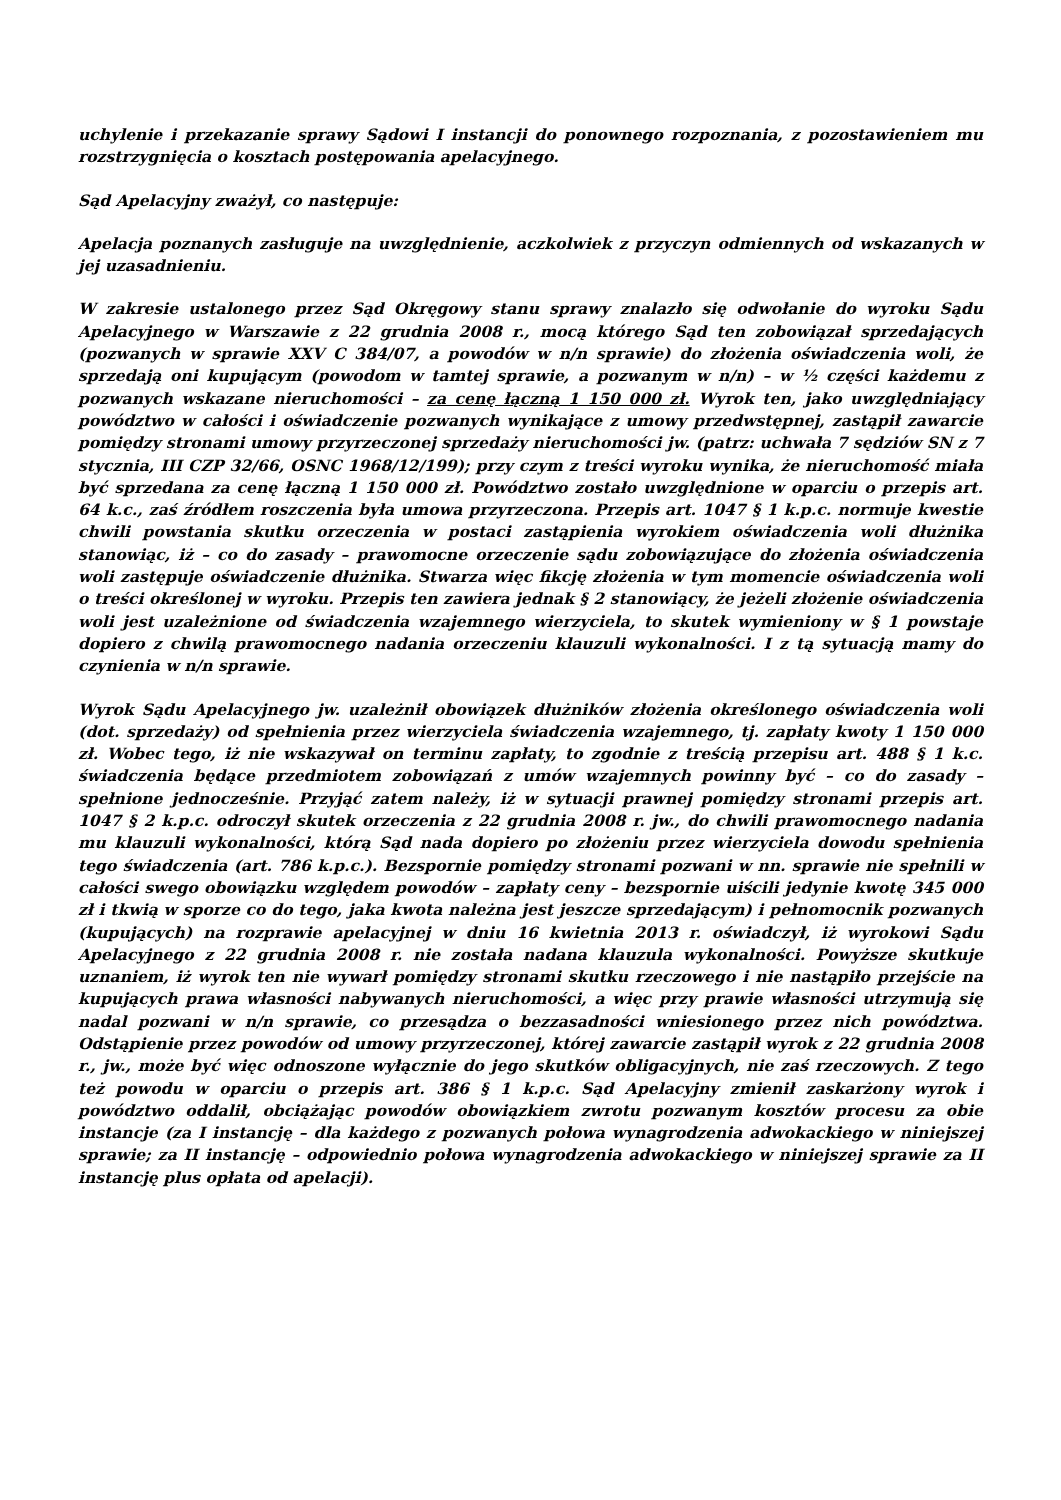uchylenie i przekazanie sprawy Sądowi I instancji do ponownego rozpoznania, z pozostawieniem mu rozstrzygnięcia o kosztach postępowania apelacyjnego.
Sąd Apelacyjny zważył, co następuje:
Apelacja poznanych zasługuje na uwzględnienie, aczkolwiek z przyczyn odmiennych od wskazanych w jej uzasadnieniu.
W zakresie ustalonego przez Sąd Okręgowy stanu sprawy znalazło się odwołanie do wyroku Sądu Apelacyjnego w Warszawie z 22 grudnia 2008 r., mocą którego Sąd ten zobowiązał sprzedających (pozwanych w sprawie XXV C 384/07, a powodów w n/n sprawie) do złożenia oświadczenia woli, że sprzedają oni kupującym (powodom w tamtej sprawie, a pozwanym w n/n) – w ½ części każdemu z pozwanych wskazane nieruchomości – za cenę łączną 1 150 000 zł. Wyrok ten, jako uwzględniający powództwo w całości i oświadczenie pozwanych wynikające z umowy przedwstępnej, zastąpił zawarcie pomiędzy stronami umowy przyrzeczonej sprzedaży nieruchomości jw. (patrz: uchwała 7 sędziów SN z 7 stycznia, III CZP 32/66, OSNC 1968/12/199); przy czym z treści wyroku wynika, że nieruchomość miała być sprzedana za cenę łączną 1 150 000 zł. Powództwo zostało uwzględnione w oparciu o przepis art. 64 k.c., zaś źródłem roszczenia była umowa przyrzeczona. Przepis art. 1047 § 1 k.p.c. normuje kwestie chwili powstania skutku orzeczenia w postaci zastąpienia wyrokiem oświadczenia woli dłużnika stanowiąc, iż – co do zasady – prawomocne orzeczenie sądu zobowiązujące do złożenia oświadczenia woli zastępuje oświadczenie dłużnika. Stwarza więc fikcję złożenia w tym momencie oświadczenia woli o treści określonej w wyroku. Przepis ten zawiera jednak § 2 stanowiący, że jeżeli złożenie oświadczenia woli jest uzależnione od świadczenia wzajemnego wierzyciela, to skutek wymieniony w § 1 powstaje dopiero z chwilą prawomocnego nadania orzeczeniu klauzuli wykonalności. I z tą sytuacją mamy do czynienia w n/n sprawie.
Wyrok Sądu Apelacyjnego jw. uzależnił obowiązek dłużników złożenia określonego oświadczenia woli (dot. sprzedaży) od spełnienia przez wierzyciela świadczenia wzajemnego, tj. zapłaty kwoty 1 150 000 zł. Wobec tego, iż nie wskazywał on terminu zapłaty, to zgodnie z treścią przepisu art. 488 § 1 k.c. świadczenia będące przedmiotem zobowiązań z umów wzajemnych powinny być – co do zasady – spełnione jednocześnie. Przyjąć zatem należy, iż w sytuacji prawnej pomiędzy stronami przepis art. 1047 § 2 k.p.c. odroczył skutek orzeczenia z 22 grudnia 2008 r. jw., do chwili prawomocnego nadania mu klauzuli wykonalności, którą Sąd nada dopiero po złożeniu przez wierzyciela dowodu spełnienia tego świadczenia (art. 786 k.p.c.). Bezspornie pomiędzy stronami pozwani w nn. sprawie nie spełnili w całości swego obowiązku względem powodów – zapłaty ceny – bezspornie uiścili jedynie kwotę 345 000 zł i tkwią w sporze co do tego, jaka kwota należna jest jeszcze sprzedającym) i pełnomocnik pozwanych (kupujących) na rozprawie apelacyjnej w dniu 16 kwietnia 2013 r. oświadczył, iż wyrokowi Sądu Apelacyjnego z 22 grudnia 2008 r. nie została nadana klauzula wykonalności. Powyższe skutkuje uznaniem, iż wyrok ten nie wywarł pomiędzy stronami skutku rzeczowego i nie nastąpiło przejście na kupujących prawa własności nabywanych nieruchomości, a więc przy prawie własności utrzymują się nadal pozwani w n/n sprawie, co przesądza o bezzasadności wniesionego przez nich powództwa. Odstąpienie przez powodów od umowy przyrzeczonej, której zawarcie zastąpił wyrok z 22 grudnia 2008 r., jw., może być więc odnoszone wyłącznie do jego skutków obligacyjnych, nie zaś rzeczowych. Z tego też powodu w oparciu o przepis art. 386 § 1 k.p.c. Sąd Apelacyjny zmienił zaskarżony wyrok i powództwo oddalił, obciążając powodów obowiązkiem zwrotu pozwanym kosztów procesu za obie instancje (za I instancję – dla każdego z pozwanych połowa wynagrodzenia adwokackiego w niniejszej sprawie; za II instancję – odpowiednio połowa wynagrodzenia adwokackiego w niniejszej sprawie za II instancję plus opłata od apelacji).